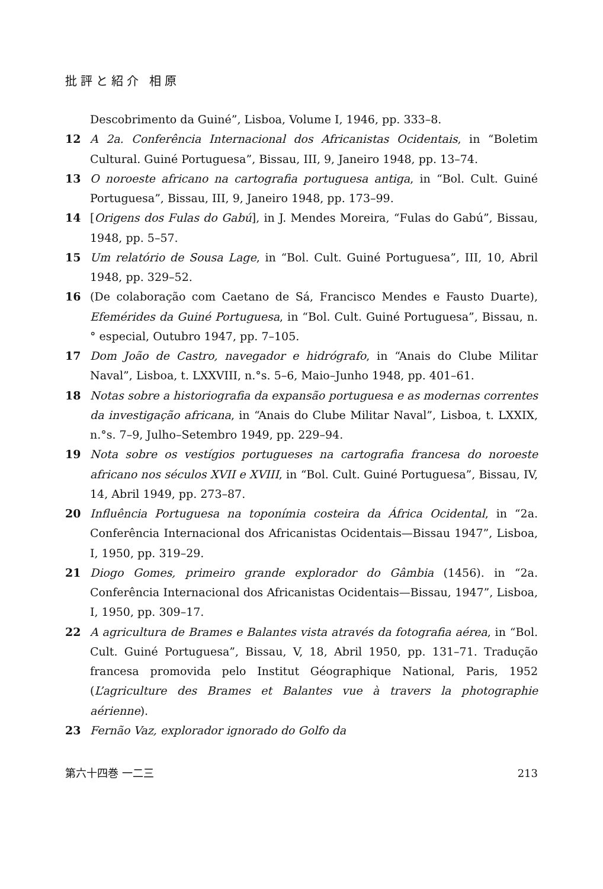批評と紹介 相原
Descobrimento da Guiné”, Lisboa, Volume I, 1946, pp. 333–8.
12 A 2a. Conferência Internacional dos Africanistas Ocidentais, in “Boletim Cultural. Guiné Portuguesa”, Bissau, III, 9, Janeiro 1948, pp. 13–74.
13 O noroeste africano na cartografia portuguesa antiga, in “Bol. Cult. Guiné Portuguesa”, Bissau, III, 9, Janeiro 1948, pp. 173–99.
14 [Origens dos Fulas do Gabú], in J. Mendes Moreira, “Fulas do Gabú”, Bissau, 1948, pp. 5–57.
15 Um relatório de Sousa Lage, in “Bol. Cult. Guiné Portuguesa”, III, 10, Abril 1948, pp. 329–52.
16 (De colaboração com Caetano de Sá, Francisco Mendes e Fausto Duarte), Efemérides da Guiné Portuguesa, in “Bol. Cult. Guiné Portuguesa”, Bissau, n.° especial, Outubro 1947, pp. 7–105.
17 Dom João de Castro, navegador e hidrógrafo, in “Anais do Clube Militar Naval”, Lisboa, t. LXXVIII, n.°s. 5–6, Maio–Junho 1948, pp. 401–61.
18 Notas sobre a historiografia da expansão portuguesa e as modernas correntes da investigação africana, in “Anais do Clube Militar Naval”, Lisboa, t. LXXIX, n.°s. 7–9, Julho–Setembro 1949, pp. 229–94.
19 Nota sobre os vestígios portugueses na cartografia francesa do noroeste africano nos séculos XVII e XVIII, in “Bol. Cult. Guiné Portuguesa”, Bissau, IV, 14, Abril 1949, pp. 273–87.
20 Influência Portuguesa na toponímia costeira da África Ocidental, in “2a. Conferência Internacional dos Africanistas Ocidentais—Bissau 1947”, Lisboa, I, 1950, pp. 319–29.
21 Diogo Gomes, primeiro grande explorador do Gâmbia (1456). in “2a. Conferência Internacional dos Africanistas Ocidentais—Bissau, 1947”, Lisboa, I, 1950, pp. 309–17.
22 A agricultura de Brames e Balantes vista através da fotografia aérea, in “Bol. Cult. Guiné Portuguesa”, Bissau, V, 18, Abril 1950, pp. 131–71. Tradução francesa promovida pelo Institut Géographique National, Paris, 1952 (L’agriculture des Brames et Balantes vue à travers la photographie aérienne).
23 Fernão Vaz, explorador ignorado do Golfo da
第六十四巻 一二三 213